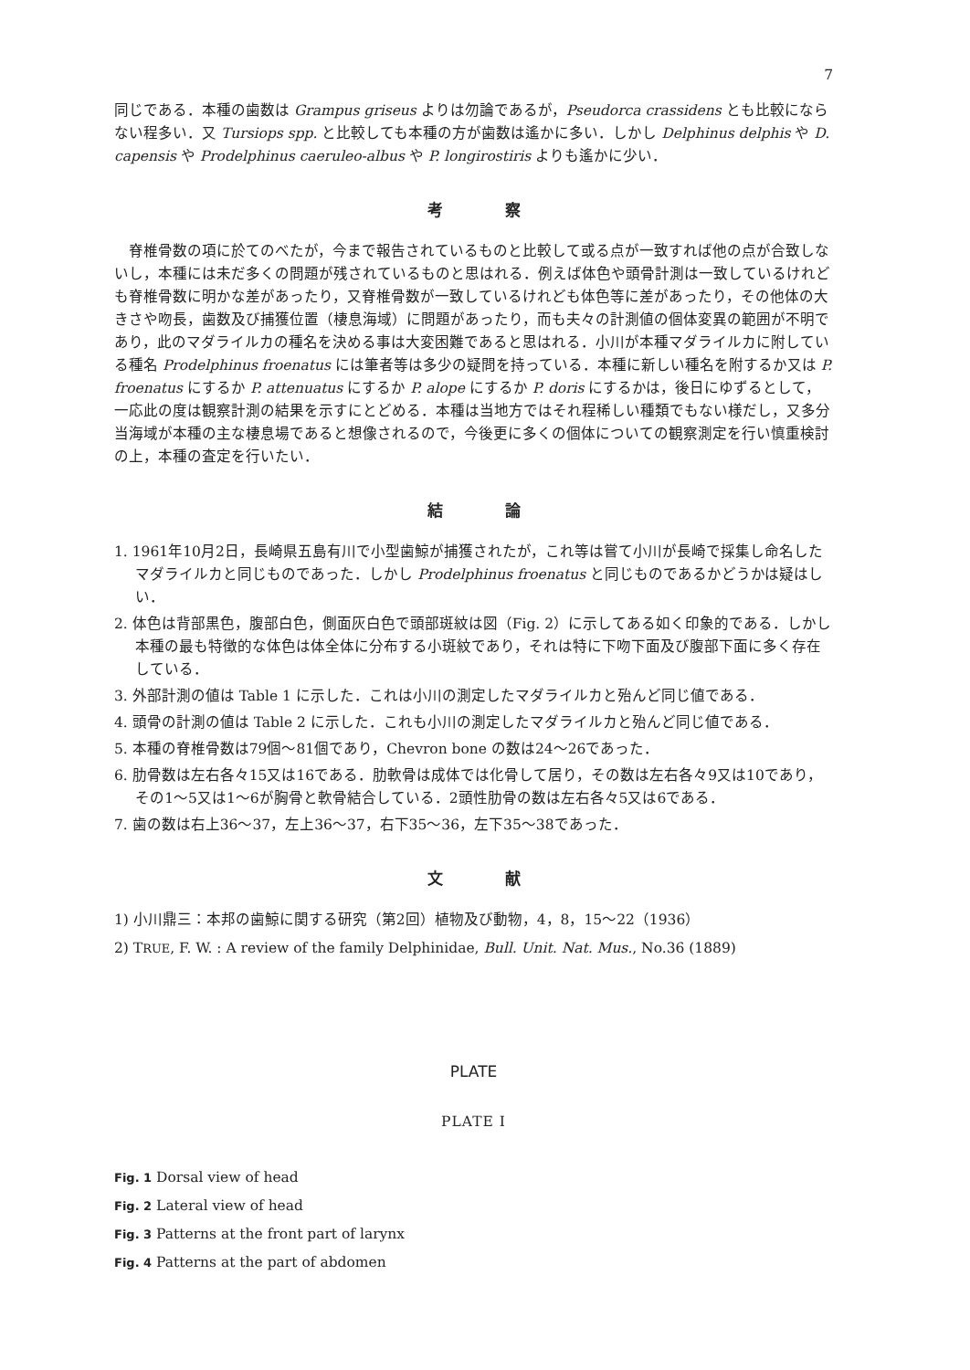7
同じである．本種の歯数は Grampus griseus よりは勿論であるが，Pseudorca crassidens とも比較にならない程多い．又 Tursiops spp. と比較しても本種の方が歯数は遙かに多い．しかし Delphinus delphis や D. capensis や Prodelphinus caeruleo-albus や P. longirostiris よりも遙かに少い．
考察
脊椎骨数の項に於てのべたが，今まで報告されているものと比較して或る点が一致すれば他の点が合致しないし，本種には未だ多くの問題が残されているものと思はれる．例えば体色や頭骨計測は一致しているけれども脊椎骨数に明かな差があったり，又脊椎骨数が一致しているけれども体色等に差があったり，その他体の大きさや吻長，歯数及び捕獲位置（棲息海域）に問題があったり，而も夫々の計測値の個体変異の範囲が不明であり，此のマダライルカの種名を決める事は大変困難であると思はれる．小川が本種マダライルカに附している種名 Prodelphinus froenatus には筆者等は多少の疑問を持っている．本種に新しい種名を附するか又は P. froenatus にするか P. attenuatus にするか P. alope にするか P. doris にするかは，後日にゆずるとして，一応此の度は観察計測の結果を示すにとどめる．本種は当地方ではそれ程稀しい種類でもない様だし，又多分当海域が本種の主な棲息場であると想像されるので，今後更に多くの個体についての観察測定を行い慎重検討の上，本種の査定を行いたい．
結論
1. 1961年10月2日，長崎県五島有川で小型歯鯨が捕獲されたが，これ等は嘗て小川が長崎で採集し命名したマダライルカと同じものであった．しかし Prodelphinus froenatus と同じものであるかどうかは疑はしい．
2. 体色は背部黒色，腹部白色，側面灰白色で頭部斑紋は図（Fig. 2）に示してある如く印象的である．しかし本種の最も特徴的な体色は体全体に分布する小斑紋であり，それは特に下吻下面及び腹部下面に多く存在している．
3. 外部計測の値は Table 1 に示した．これは小川の測定したマダライルカと殆んど同じ値である．
4. 頭骨の計測の値は Table 2 に示した．これも小川の測定したマダライルカと殆んど同じ値である．
5. 本種の脊椎骨数は79個〜81個であり，Chevron bone の数は24〜26であった．
6. 肋骨数は左右各々15又は16である．肋軟骨は成体では化骨して居り，その数は左右各々9又は10であり，その1〜5又は1〜6が胸骨と軟骨結合している．2頭性肋骨の数は左右各々5又は6である．
7. 歯の数は右上36〜37，左上36〜37，右下35〜36，左下35〜38であった．
文献
1) 小川鼎三：本邦の歯鯨に関する研究（第2回）植物及び動物，4，8，15〜22（1936）
2) TRUE, F. W. : A review of the family Delphinidae, Bull. Unit. Nat. Mus., No.36 (1889)
PLATE
PLATE I
Fig. 1 Dorsal view of head
Fig. 2 Lateral view of head
Fig. 3 Patterns at the front part of larynx
Fig. 4 Patterns at the part of abdomen